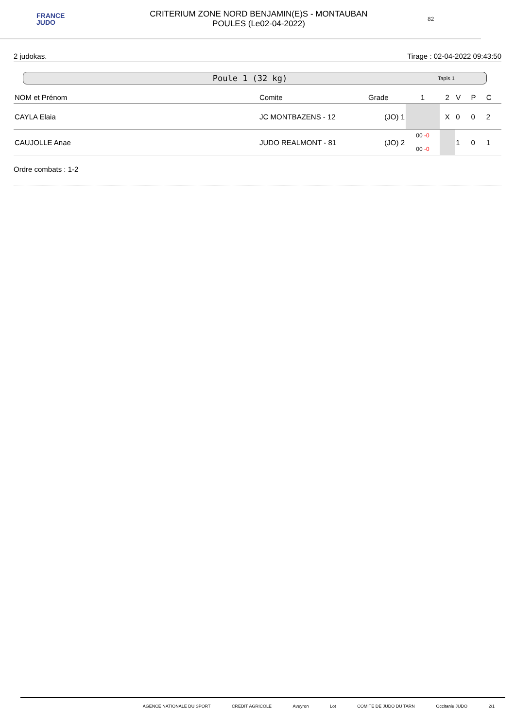FRANCE
JUDO
CRITERIUM ZONE NORD BENJAMIN(E)S - MONTAUBAN
POULES (Le02-04-2022)
82
2 judokas. Tirage : 02-04-2022 09:43:50
Poule 1 (32 kg) Tapis 1
| NOM et Prénom | Comite | Grade | 1 | 2 | V | P | C |
| --- | --- | --- | --- | --- | --- | --- | --- |
| CAYLA Elaia | JC MONTBAZENS - 12 | (JO) 1 | | X | 0 | 0 | 2 |
| CAUJOLLE Anae | JUDO REALMONT - 81 | (JO) 2 | 00 -0 00 -0 | | 1 | 0 | 1 |
Ordre combats : 1-2
AGENCE NATIONALE DU SPORT CREDIT AGRICOLE Aveyron Lot COMITE DE JUDO DU TARN Occitanie JUDO 2/1